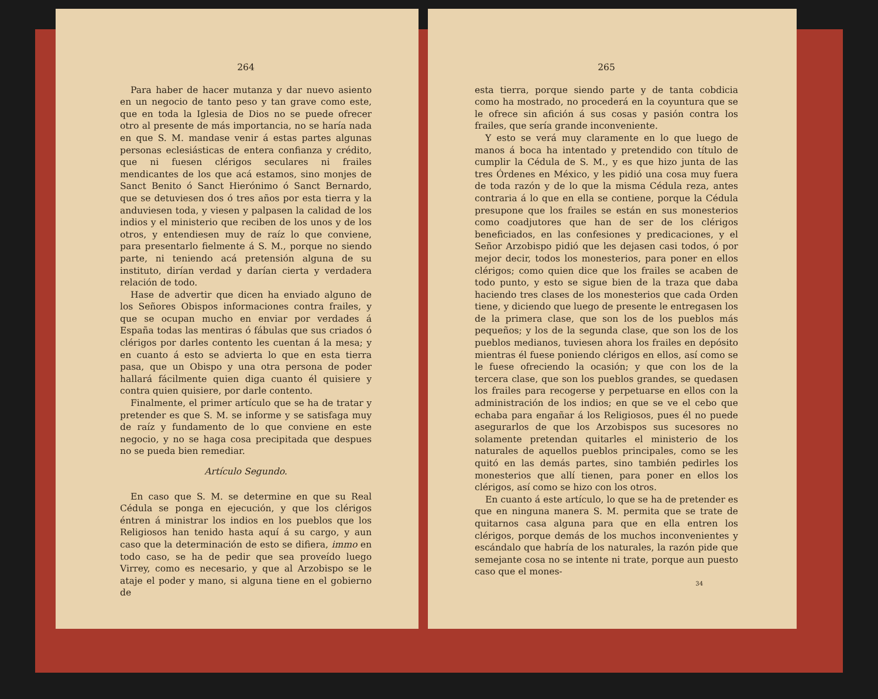264
Para haber de hacer mutanza y dar nuevo asiento en un negocio de tanto peso y tan grave como este, que en toda la Iglesia de Dios no se puede ofrecer otro al presente de más importancia, no se haría nada en que S. M. mandase venir á estas partes algunas personas eclesiásticas de entera confianza y crédito, que ni fuesen clérigos seculares ni frailes mendicantes de los que acá estamos, sino monjes de Sanct Benito ó Sanct Hierónimo ó Sanct Bernardo, que se detuviesen dos ó tres años por esta tierra y la anduviesen toda, y viesen y palpasen la calidad de los indios y el ministerio que reciben de los unos y de los otros, y entendiesen muy de raíz lo que conviene, para presentarlo fielmente á S. M., porque no siendo parte, ni teniendo acá pretensión alguna de su instituto, dirían verdad y darían cierta y verdadera relación de todo.
Hase de advertir que dicen ha enviado alguno de los Señores Obispos informaciones contra frailes, y que se ocupan mucho en enviar por verdades á España todas las mentiras ó fábulas que sus criados ó clérigos por darles contento les cuentan á la mesa; y en cuanto á esto se advierta lo que en esta tierra pasa, que un Obispo y una otra persona de poder hallará fácilmente quien diga cuanto él quisiere y contra quien quisiere, por darle contento.
Finalmente, el primer artículo que se ha de tratar y pretender es que S. M. se informe y se satisfaga muy de raíz y fundamento de lo que conviene en este negocio, y no se haga cosa precipitada que despues no se pueda bien remediar.
Artículo Segundo.
En caso que S. M. se determine en que su Real Cédula se ponga en ejecución, y que los clérigos éntren á ministrar los indios en los pueblos que los Religiosos han tenido hasta aquí á su cargo, y aun caso que la determinación de esto se difiera, immo en todo caso, se ha de pedir que sea proveído luego Virrey, como es necesario, y que al Arzobispo se le ataje el poder y mano, si alguna tiene en el gobierno de
265
esta tierra, porque siendo parte y de tanta cobdicia como ha mostrado, no procederá en la coyuntura que se le ofrece sin afición á sus cosas y pasión contra los frailes, que sería grande inconveniente.
Y esto se verá muy claramente en lo que luego de manos á boca ha intentado y pretendido con título de cumplir la Cédula de S. M., y es que hizo junta de las tres Órdenes en México, y les pidió una cosa muy fuera de toda razón y de lo que la misma Cédula reza, antes contraria á lo que en ella se contiene, porque la Cédula presupone que los frailes se están en sus monesterios como coadjutores que han de ser de los clérigos beneficiados, en las confesiones y predicaciones, y el Señor Arzobispo pidió que les dejasen casi todos, ó por mejor decir, todos los monesterios, para poner en ellos clérigos; como quien dice que los frailes se acaben de todo punto, y esto se sigue bien de la traza que daba haciendo tres clases de los monesterios que cada Orden tiene, y diciendo que luego de presente le entregasen los de la primera clase, que son los de los pueblos más pequeños; y los de la segunda clase, que son los de los pueblos medianos, tuviesen ahora los frailes en depósito mientras él fuese poniendo clérigos en ellos, así como se le fuese ofreciendo la ocasión; y que con los de la tercera clase, que son los pueblos grandes, se quedasen los frailes para recogerse y perpetuarse en ellos con la administración de los indios; en que se ve el cebo que echaba para engañar á los Religiosos, pues él no puede asegurarlos de que los Arzobispos sus sucesores no solamente pretendan quitarles el ministerio de los naturales de aquellos pueblos principales, como se les quitó en las demás partes, sino también pedirles los monesterios que allí tienen, para poner en ellos los clérigos, así como se hizo con los otros.
En cuanto á este artículo, lo que se ha de pretender es que en ninguna manera S. M. permita que se trate de quitarnos casa alguna para que en ella entren los clérigos, porque demás de los muchos inconvenientes y escándalo que habría de los naturales, la razón pide que semejante cosa no se intente ni trate, porque aun puesto caso que el mones-
34